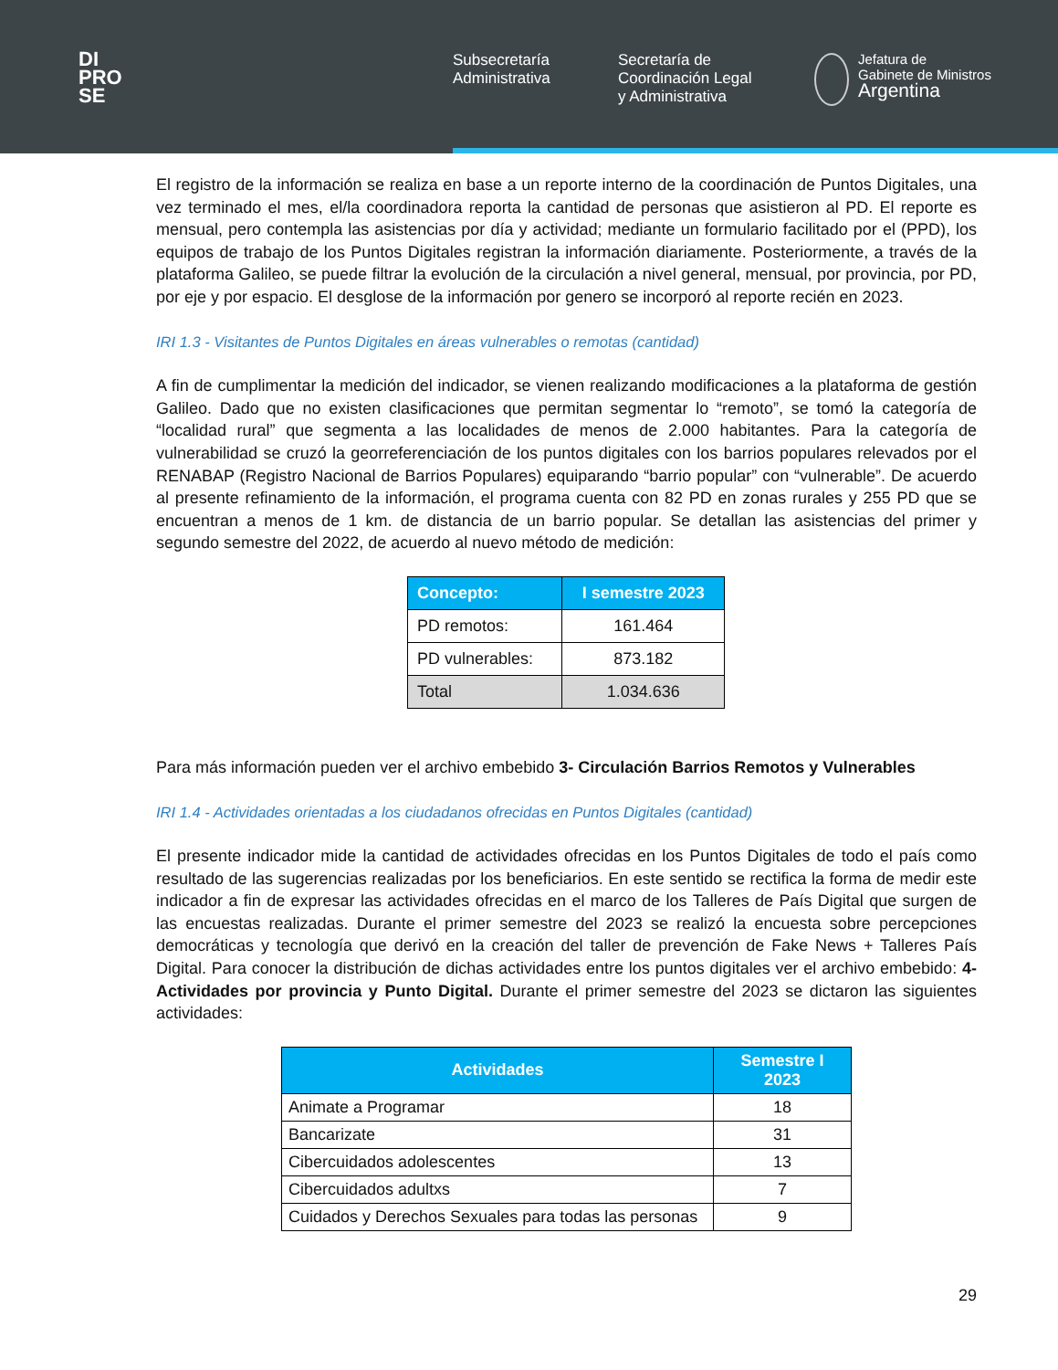DI
PRO
SE
Subsecretaría
Administrativa
Secretaría de
Coordinación Legal
y Administrativa
Jefatura de
Gabinete de Ministros
Argentina
El registro de la información se realiza en base a un reporte interno de la coordinación de Puntos Digitales, una vez terminado el mes, el/la coordinadora reporta la cantidad de personas que asistieron al PD. El reporte es mensual, pero contempla las asistencias por día y actividad; mediante un formulario facilitado por el (PPD), los equipos de trabajo de los Puntos Digitales registran la información diariamente. Posteriormente, a través de la plataforma Galileo, se puede filtrar la evolución de la circulación a nivel general, mensual, por provincia, por PD, por eje y por espacio. El desglose de la información por genero se incorporó al reporte recién en 2023.
IRI 1.3 - Visitantes de Puntos Digitales en áreas vulnerables o remotas (cantidad)
A fin de cumplimentar la medición del indicador, se vienen realizando modificaciones a la plataforma de gestión Galileo. Dado que no existen clasificaciones que permitan segmentar lo “remoto”, se tomó la categoría de “localidad rural” que segmenta a las localidades de menos de 2.000 habitantes. Para la categoría de vulnerabilidad se cruzó la georreferenciación de los puntos digitales con los barrios populares relevados por el RENABAP (Registro Nacional de Barrios Populares) equiparando “barrio popular” con “vulnerable”. De acuerdo al presente refinamiento de la información, el programa cuenta con 82 PD en zonas rurales y 255 PD que se encuentran a menos de 1 km. de distancia de un barrio popular. Se detallan las asistencias del primer y segundo semestre del 2022, de acuerdo al nuevo método de medición:
| Concepto: | I semestre 2023 |
| --- | --- |
| PD remotos: | 161.464 |
| PD vulnerables: | 873.182 |
| Total | 1.034.636 |
Para más información pueden ver el archivo embebido 3- Circulación Barrios Remotos y Vulnerables
IRI 1.4 - Actividades orientadas a los ciudadanos ofrecidas en Puntos Digitales (cantidad)
El presente indicador mide la cantidad de actividades ofrecidas en los Puntos Digitales de todo el país como resultado de las sugerencias realizadas por los beneficiarios. En este sentido se rectifica la forma de medir este indicador a fin de expresar las actividades ofrecidas en el marco de los Talleres de País Digital que surgen de las encuestas realizadas. Durante el primer semestre del 2023 se realizó la encuesta sobre percepciones democráticas y tecnología que derivó en la creación del taller de prevención de Fake News + Talleres País Digital. Para conocer la distribución de dichas actividades entre los puntos digitales ver el archivo embebido: 4- Actividades por provincia y Punto Digital. Durante el primer semestre del 2023 se dictaron las siguientes actividades:
| Actividades | Semestre I 2023 |
| --- | --- |
| Animate a Programar | 18 |
| Bancarizate | 31 |
| Cibercuidados adolescentes | 13 |
| Cibercuidados adultxs | 7 |
| Cuidados y Derechos Sexuales para todas las personas | 9 |
29